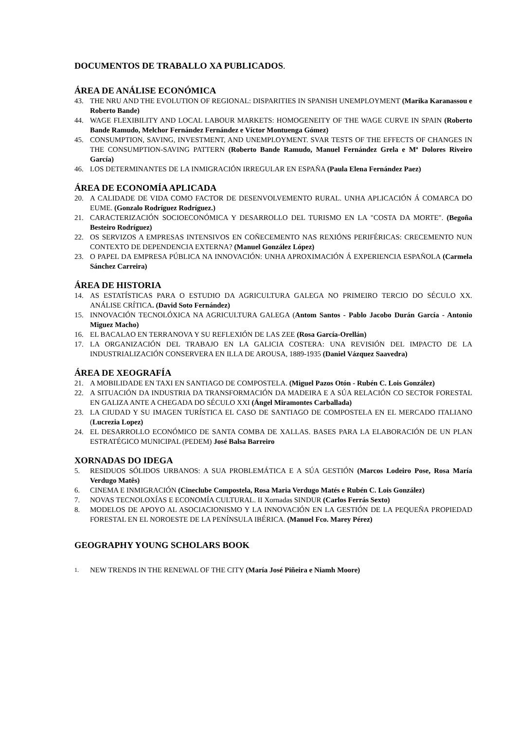DOCUMENTOS DE TRABALLO XA PUBLICADOS.
ÁREA DE ANÁLISE ECONÓMICA
43. THE NRU AND THE EVOLUTION OF REGIONAL: DISPARITIES IN SPANISH UNEMPLOYMENT (Marika Karanassou e Roberto Bande)
44. WAGE FLEXIBILITY AND LOCAL LABOUR MARKETS: HOMOGENEITY OF THE WAGE CURVE IN SPAIN (Roberto Bande Ramudo, Melchor Fernández Fernández e Víctor Montuenga Gómez)
45. CONSUMPTION, SAVING, INVESTMENT, AND UNEMPLOYMENT. SVAR TESTS OF THE EFFECTS OF CHANGES IN THE CONSUMPTION-SAVING PATTERN (Roberto Bande Ramudo, Manuel Fernández Grela e Mª Dolores Riveiro García)
46. LOS DETERMINANTES DE LA INMIGRACIÓN IRREGULAR EN ESPAÑA (Paula Elena Fernández Paez)
ÁREA DE ECONOMÍA APLICADA
20. A CALIDADE DE VIDA COMO FACTOR DE DESENVOLVEMENTO RURAL. UNHA APLICACIÓN Á COMARCA DO EUME. (Gonzalo Rodríguez Rodríguez.)
21. CARACTERIZACIÓN SOCIOECONÓMICA Y DESARROLLO DEL TURISMO EN LA "COSTA DA MORTE". (Begoña Besteiro Rodríguez)
22. OS SERVIZOS A EMPRESAS INTENSIVOS EN COÑECEMENTO NAS REXIÓNS PERIFÉRICAS: CRECEMENTO NUN CONTEXTO DE DEPENDENCIA EXTERNA? (Manuel González López)
23. O PAPEL DA EMPRESA PÚBLICA NA INNOVACIÓN: UNHA APROXIMACIÓN Á EXPERIENCIA ESPAÑOLA (Carmela Sánchez Carreira)
ÁREA DE HISTORIA
14. AS ESTATÍSTICAS PARA O ESTUDIO DA AGRICULTURA GALEGA NO PRIMEIRO TERCIO DO SÉCULO XX. ANÁLISE CRÍTICA. (David Soto Fernández)
15. INNOVACIÓN TECNOLÓXICA NA AGRICULTURA GALEGA (Antom Santos - Pablo Jacobo Durán García - Antonio Miguez Macho)
16. EL BACALAO EN TERRANOVA Y SU REFLEXIÓN DE LAS ZEE (Rosa García-Orellán)
17. LA ORGANIZACIÓN DEL TRABAJO EN LA GALICIA COSTERA: UNA REVISIÓN DEL IMPACTO DE LA INDUSTRIALIZACIÓN CONSERVERA EN ILLA DE AROUSA, 1889-1935 (Daniel Vázquez Saavedra)
ÁREA DE XEOGRAFÍA
21. A MOBILIDADE EN TAXI EN SANTIAGO DE COMPOSTELA. (Miguel Pazos Otón - Rubén C. Lois González)
22. A SITUACIÓN DA INDUSTRIA DA TRANSFORMACIÓN DA MADEIRA E A SÚA RELACIÓN CO SECTOR FORESTAL EN GALIZA ANTE A CHEGADA DO SÉCULO XXI (Ángel Miramontes Carballada)
23. LA CIUDAD Y SU IMAGEN TURÍSTICA EL CASO DE SANTIAGO DE COMPOSTELA EN EL MERCADO ITALIANO (Lucrezia Lopez)
24. EL DESARROLLO ECONÓMICO DE SANTA COMBA DE XALLAS. BASES PARA LA ELABORACIÓN DE UN PLAN ESTRATÉGICO MUNICIPAL (PEDEM) José Balsa Barreiro
XORNADAS DO IDEGA
5. RESIDUOS SÓLIDOS URBANOS: A SUA PROBLEMÁTICA E A SÚA GESTIÓN (Marcos Lodeiro Pose, Rosa María Verdugo Matês)
6. CINEMA E INMIGRACIÓN (Cineclube Compostela, Rosa Maria Verdugo Matés e Rubén C. Lois González)
7. NOVAS TECNOLOXÍAS E ECONOMÍA CULTURAL. II Xornadas SINDUR (Carlos Ferrás Sexto)
8. MODELOS DE APOYO AL ASOCIACIONISMO Y LA INNOVACIÓN EN LA GESTIÓN DE LA PEQUEÑA PROPIEDAD FORESTAL EN EL NOROESTE DE LA PENÍNSULA IBÉRICA. (Manuel Fco. Marey Pérez)
GEOGRAPHY YOUNG SCHOLARS BOOK
1. NEW TRENDS IN THE RENEWAL OF THE CITY (María José Piñeira e Niamh Moore)